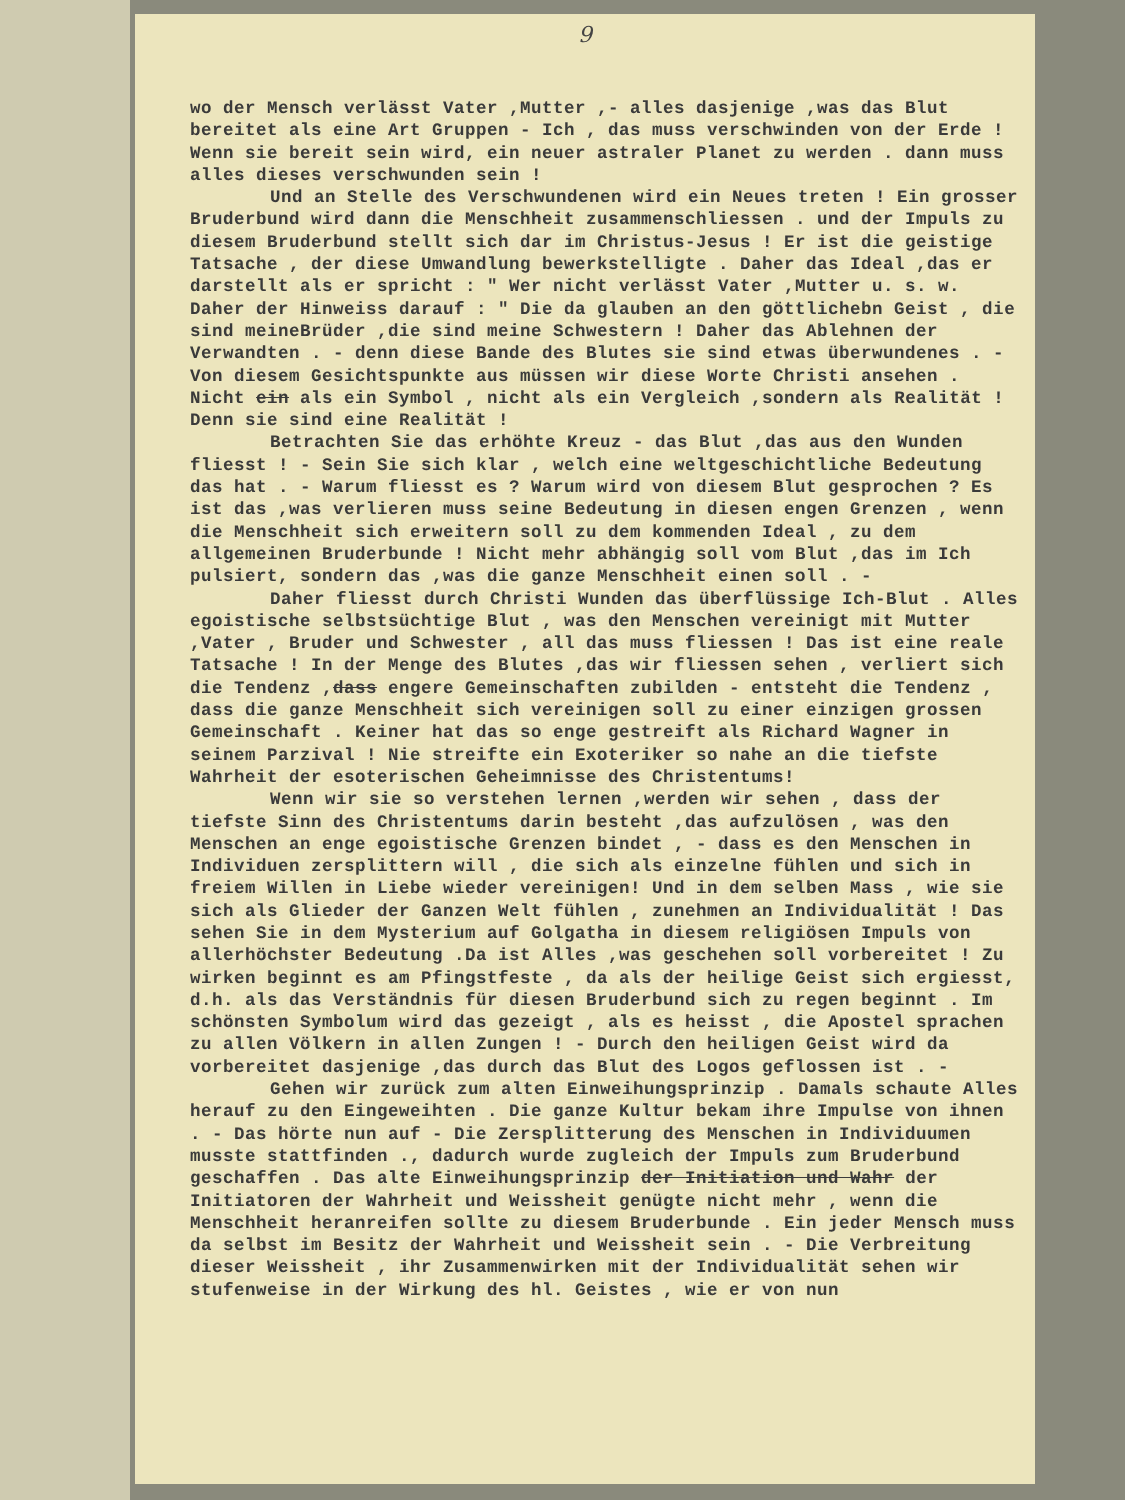9
wo der Mensch verlässt Vater ,Mutter ,- alles dasjenige ,was das Blut bereitet als eine Art Gruppen - Ich , das muss verschwinden von der Erde ! Wenn sie bereit sein wird, ein neuer astraler Planet zu werden . dann muss alles dieses verschwunden sein !
Und an Stelle des Verschwundenen wird ein Neues treten ! Ein grosser Bruderbund wird dann die Menschheit zusammenschliessen . und der Impuls zu diesem Bruderbund stellt sich dar im Christus-Jesus ! Er ist die geistige Tatsache , der diese Umwandlung bewerkstelligte . Daher das Ideal ,das er darstellt als er spricht : " Wer nicht verlässt Vater ,Mutter u. s. w. Daher der Hinweiss darauf : " Die da glauben an den göttlichebn Geist , die sind meineBrüder ,die sind meine Schwestern ! Daher das Ablehnen der Verwandten . - denn diese Bande des Blutes sie sind etwas überwundenes . - Von diesem Gesichtspunkte aus müssen wir diese Worte Christi ansehen . Nicht ein als ein Symbol , nicht als ein Vergleich ,sondern als Realität ! Denn sie sind eine Realität !
Betrachten Sie das erhöhte Kreuz - das Blut ,das aus den Wunden fliesst ! - Sein Sie sich klar , welch eine weltgeschichtliche Bedeutung das hat . - Warum fliesst es ? Warum wird von diesem Blut gesprochen ? Es ist das ,was verlieren muss seine Bedeutung in diesen engen Grenzen , wenn die Menschheit sich erweitern soll zu dem kommenden Ideal , zu dem allgemeinen Bruderbunde ! Nicht mehr abhängig soll vom Blut ,das im Ich pulsiert, sondern das ,was die ganze Menschheit einen soll . -
Daher fliesst durch Christi Wunden das überflüssige Ich-Blut . Alles egoistische selbstsüchtige Blut , was den Menschen vereinigt mit Mutter ,Vater , Bruder und Schwester , all das muss fliessen ! Das ist eine reale Tatsache ! In der Menge des Blutes ,das wir fliessen sehen , verliert sich die Tendenz ,dass engere Gemeinschaften zubilden - entsteht die Tendenz , dass die ganze Menschheit sich vereinigen soll zu einer einzigen grossen Gemeinschaft . Keiner hat das so enge gestreift als Richard Wagner in seinem Parzival ! Nie streifte ein Exoteriker so nahe an die tiefste Wahrheit der esoterischen Geheimnisse des Christentums!
Wenn wir sie so verstehen lernen ,werden wir sehen , dass der tiefste Sinn des Christentums darin besteht ,das aufzulösen , was den Menschen an enge egoistische Grenzen bindet , - dass es den Menschen in Individuen zersplittern will , die sich als einzelne fühlen und sich in freiem Willen in Liebe wieder vereinigen! Und in dem selben Mass , wie sie sich als Glieder der Ganzen Welt fühlen , zunehmen an Individualität ! Das sehen Sie in dem Mysterium auf Golgatha in diesem religiösen Impuls von allerhöchster Bedeutung .Da ist Alles ,was geschehen soll vorbereitet ! Zu wirken beginnt es am Pfingstfeste , da als der heilige Geist sich ergiesst, d.h. als das Verständnis für diesen Bruderbund sich zu regen beginnt . Im schönsten Symbolum wird das gezeigt , als es heisst , die Apostel sprachen zu allen Völkern in allen Zungen ! - Durch den heiligen Geist wird da vorbereitet dasjenige ,das durch das Blut des Logos geflossen ist . -
Gehen wir zurück zum alten Einweihungsprinzip . Damals schaute Alles herauf zu den Eingeweihten . Die ganze Kultur bekam ihre Impulse von ihnen . - Das hörte nun auf - Die Zersplitterung des Menschen in Individuumen musste stattfinden ., dadurch wurde zugleich der Impuls zum Bruderbund geschaffen . Das alte Einweihungsprinzip der Initiation und Wahr der Initiatoren der Wahrheit und Weissheit genügte nicht mehr , wenn die Menschheit heranreifen sollte zu diesem Bruderbunde . Ein jeder Mensch muss da selbst im Besitz der Wahrheit und Weissheit sein . - Die Verbreitung dieser Weissheit , ihr Zusammenwirken mit der Individualität sehen wir stufenweise in der Wirkung des hl. Geistes , wie er von nun